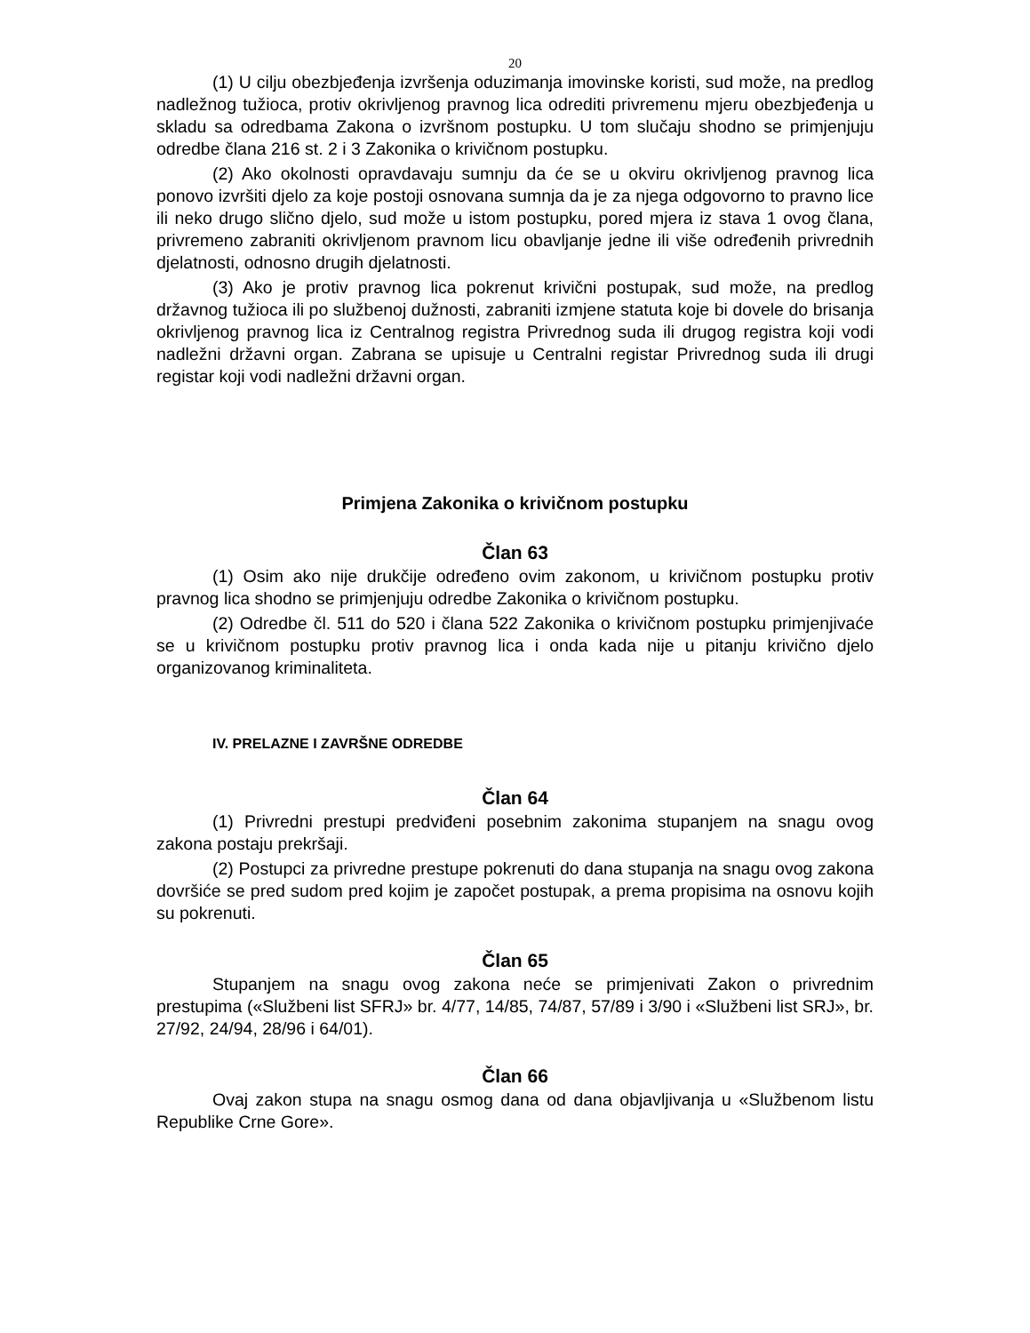20
(1) U cilju obezbjeđenja izvršenja oduzimanja imovinske koristi, sud može, na predlog nadležnog tužioca, protiv okrivljenog pravnog lica odrediti privremenu mjeru obezbjeđenja u skladu sa odredbama Zakona o izvršnom postupku. U tom slučaju shodno se primjenjuju odredbe člana 216 st. 2 i 3 Zakonika o krivičnom postupku.
(2) Ako okolnosti opravdavaju sumnju da će se u okviru okrivljenog pravnog lica ponovo izvršiti djelo za koje postoji osnovana sumnja da je za njega odgovorno to pravno lice ili neko drugo slično djelo, sud može u istom postupku, pored mjera iz stava 1 ovog člana, privremeno zabraniti okrivljenom pravnom licu obavljanje jedne ili više određenih privrednih djelatnosti, odnosno drugih djelatnosti.
(3) Ako je protiv pravnog lica pokrenut krivični postupak, sud može, na predlog državnog tužioca ili po službenoj dužnosti, zabraniti izmjene statuta koje bi dovele do brisanja okrivljenog pravnog lica iz Centralnog registra Privrednog suda ili drugog registra koji vodi nadležni državni organ. Zabrana se upisuje u Centralni registar Privrednog suda ili drugi registar koji vodi nadležni državni organ.
Primjena Zakonika o krivičnom postupku
Član 63
(1) Osim ako nije drukčije određeno ovim zakonom, u krivičnom postupku protiv pravnog lica shodno se primjenjuju odredbe Zakonika o krivičnom postupku.
(2) Odredbe čl. 511 do 520 i člana 522 Zakonika o krivičnom postupku primjenjivaće se u krivičnom postupku protiv pravnog lica i onda kada nije u pitanju krivično djelo organizovanog kriminaliteta.
IV. PRELAZNE I ZAVRŠNE ODREDBE
Član 64
(1) Privredni prestupi predviđeni posebnim zakonima stupanjem na snagu ovog zakona postaju prekršaji.
(2) Postupci za privredne prestupe pokrenuti do dana stupanja na snagu ovog zakona dovršiće se pred sudom pred kojim je započet postupak, a prema propisima na osnovu kojih su pokrenuti.
Član 65
Stupanjem na snagu ovog zakona neće se primjenivati Zakon o privrednim prestupima («Službeni list SFRJ» br. 4/77, 14/85, 74/87, 57/89 i 3/90 i «Službeni list SRJ», br. 27/92, 24/94, 28/96 i 64/01).
Član 66
Ovaj zakon stupa na snagu osmog dana od dana objavljivanja u «Službenom listu Republike Crne Gore».